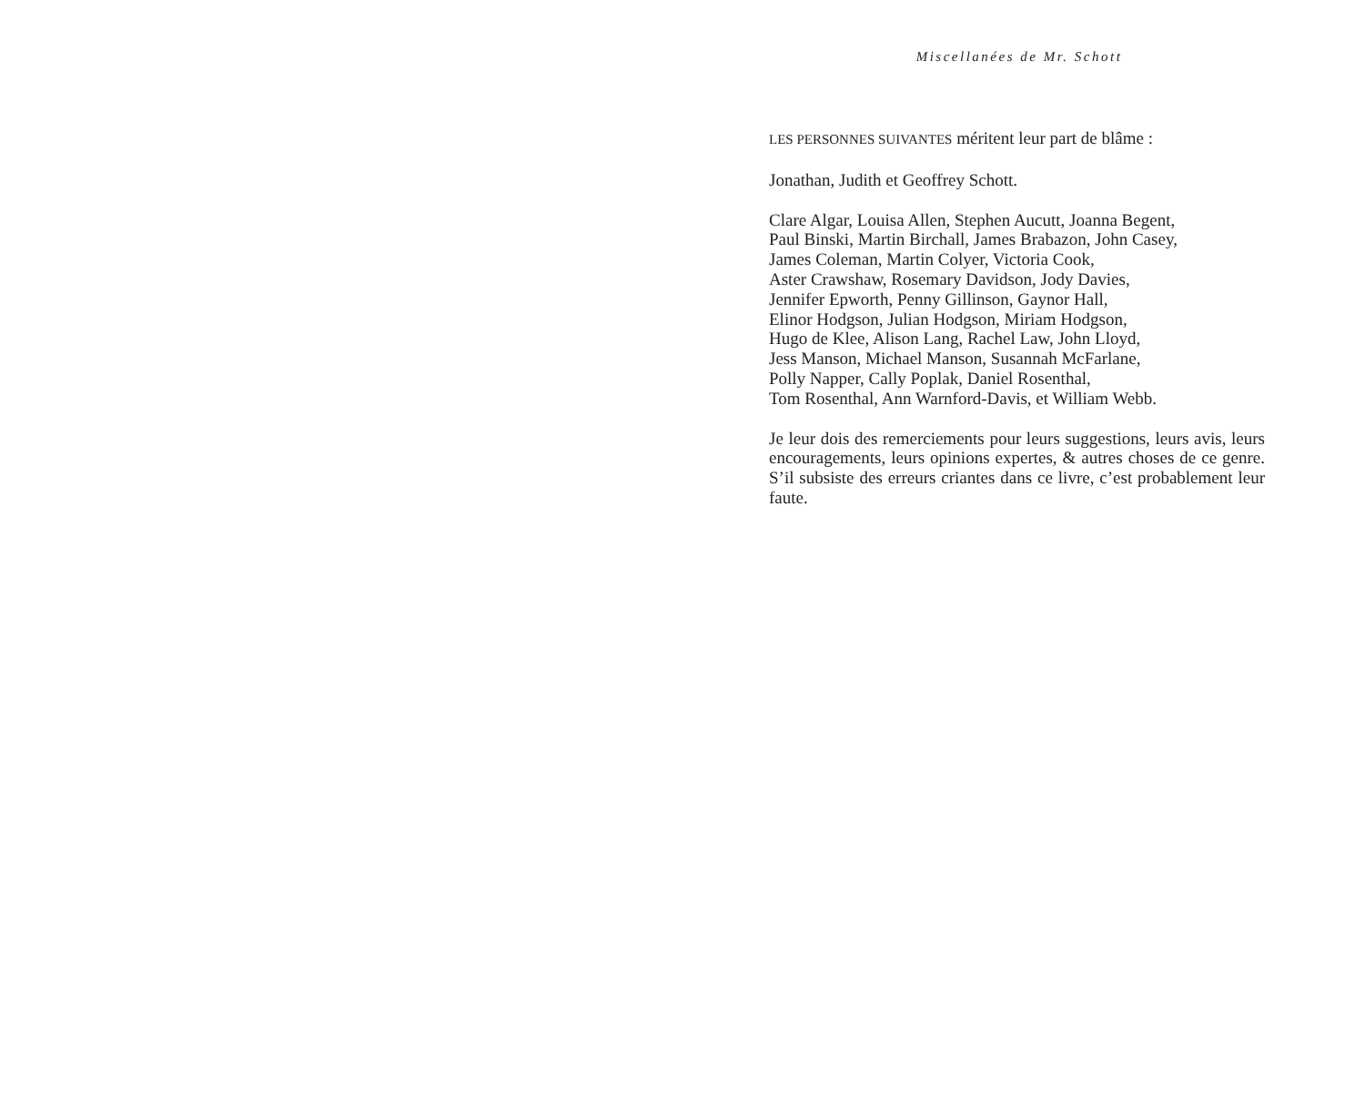Miscellanées de Mr. Schott
LES PERSONNES SUIVANTES méritent leur part de blâme :
Jonathan, Judith et Geoffrey Schott.
Clare Algar, Louisa Allen, Stephen Aucutt, Joanna Begent,
Paul Binski, Martin Birchall, James Brabazon, John Casey,
James Coleman, Martin Colyer, Victoria Cook,
Aster Crawshaw, Rosemary Davidson, Jody Davies,
Jennifer Epworth, Penny Gillinson, Gaynor Hall,
Elinor Hodgson, Julian Hodgson, Miriam Hodgson,
Hugo de Klee, Alison Lang, Rachel Law, John Lloyd,
Jess Manson, Michael Manson, Susannah McFarlane,
Polly Napper, Cally Poplak, Daniel Rosenthal,
Tom Rosenthal, Ann Warnford-Davis, et William Webb.
Je leur dois des remerciements pour leurs suggestions, leurs avis, leurs encouragements, leurs opinions expertes, & autres choses de ce genre. S’il subsiste des erreurs criantes dans ce livre, c’est probablement leur faute.